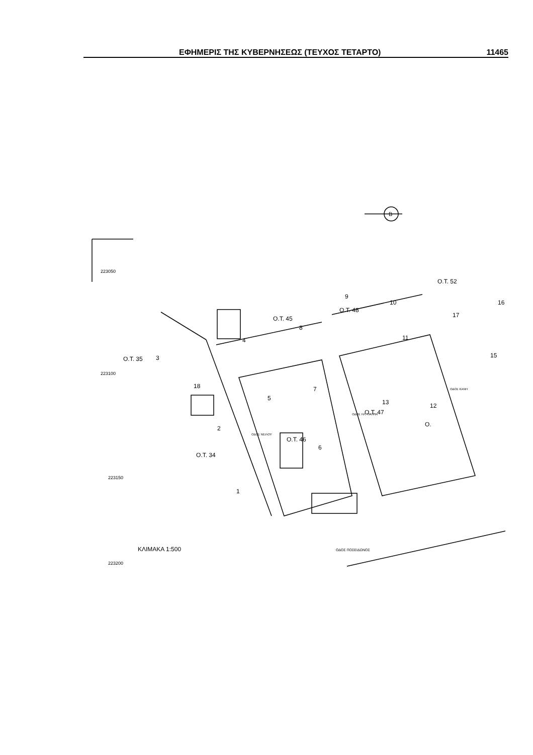ΕΦΗΜΕΡΙΣ ΤΗΣ ΚΥΒΕΡΝΗΣΕΩΣ (ΤΕΥΧΟΣ ΤΕΤΑΡΤΟ) 11465
223050
223100
223150
223200
B
Ο.Τ. 52
Ο.Τ. 45
Ο.Τ. 48
Ο.Τ. 35
Ο.Τ. 46
Ο.Τ. 47
Ο.Τ. 34
Ο.
ΚΛΙΜΑΚΑ 1:500
ΟΔΟΣ ΠΟΣΕΙΔΩΝΟΣ
ΟΔΟΣ ΝΕΙΛΟΥ
ΟΔΟΣ ΗΛ. ΠΑΠΠΑ
ΟΔΟΣ ΚΑΝΗ
1
2
3
4
5
6
7
8
9
10
11
12
13
15
16
17
18